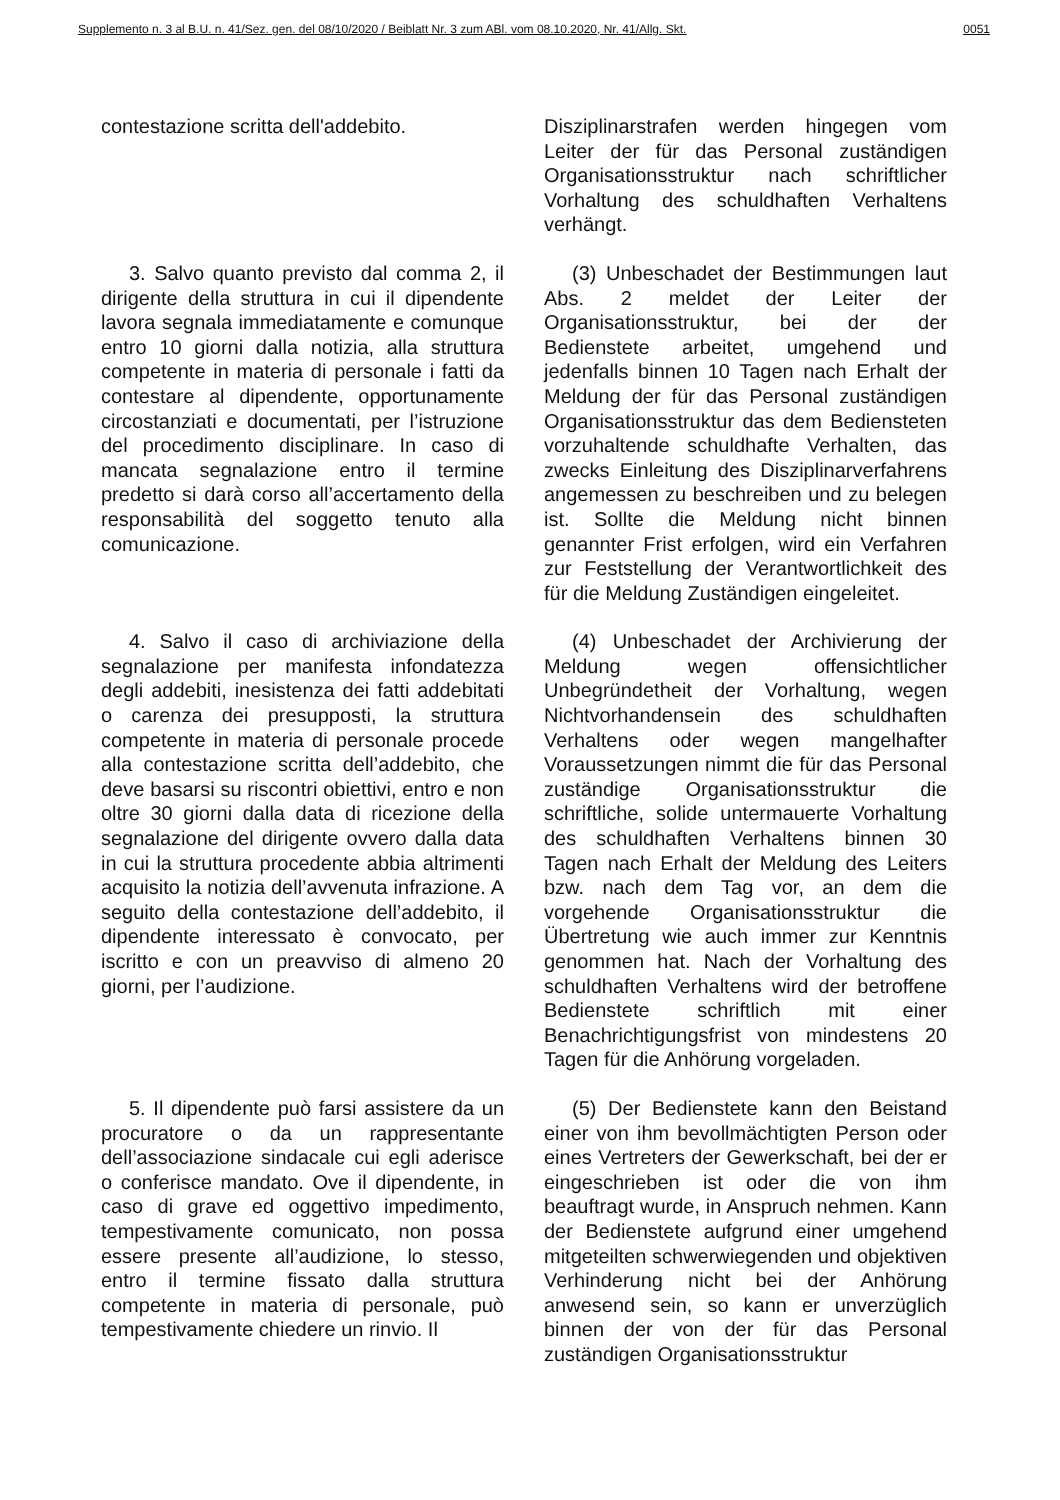Supplemento n. 3 al B.U. n. 41/Sez. gen. del 08/10/2020 / Beiblatt Nr. 3 zum ABl. vom 08.10.2020, Nr. 41/Allg. Skt. 0051
contestazione scritta dell'addebito.
Disziplinarstrafen werden hingegen vom Leiter der für das Personal zuständigen Organisationsstruktur nach schriftlicher Vorhaltung des schuldhaften Verhaltens verhängt.
3. Salvo quanto previsto dal comma 2, il dirigente della struttura in cui il dipendente lavora segnala immediatamente e comunque entro 10 giorni dalla notizia, alla struttura competente in materia di personale i fatti da contestare al dipendente, opportunamente circostanziati e documentati, per l’istruzione del procedimento disciplinare. In caso di mancata segnalazione entro il termine predetto si darà corso all’accertamento della responsabilità del soggetto tenuto alla comunicazione.
(3) Unbeschadet der Bestimmungen laut Abs. 2 meldet der Leiter der Organisationsstruktur, bei der der Bedienstete arbeitet, umgehend und jedenfalls binnen 10 Tagen nach Erhalt der Meldung der für das Personal zuständigen Organisationsstruktur das dem Bediensteten vorzuhaltende schuldhafte Verhalten, das zwecks Einleitung des Disziplinarverfahrens angemessen zu beschreiben und zu belegen ist. Sollte die Meldung nicht binnen genannter Frist erfolgen, wird ein Verfahren zur Feststellung der Verantwortlichkeit des für die Meldung Zuständigen eingeleitet.
4. Salvo il caso di archiviazione della segnalazione per manifesta infondatezza degli addebiti, inesistenza dei fatti addebitati o carenza dei presupposti, la struttura competente in materia di personale procede alla contestazione scritta dell’addebito, che deve basarsi su riscontri obiettivi, entro e non oltre 30 giorni dalla data di ricezione della segnalazione del dirigente ovvero dalla data in cui la struttura procedente abbia altrimenti acquisito la notizia dell’avvenuta infrazione. A seguito della contestazione dell’addebito, il dipendente interessato è convocato, per iscritto e con un preavviso di almeno 20 giorni, per l’audizione.
(4) Unbeschadet der Archivierung der Meldung wegen offensichtlicher Unbegründetheit der Vorhaltung, wegen Nichtvorhandensein des schuldhaften Verhaltens oder wegen mangelhafter Voraussetzungen nimmt die für das Personal zuständige Organisationsstruktur die schriftliche, solide untermauerte Vorhaltung des schuldhaften Verhaltens binnen 30 Tagen nach Erhalt der Meldung des Leiters bzw. nach dem Tag vor, an dem die vorgehende Organisationsstruktur die Übertretung wie auch immer zur Kenntnis genommen hat. Nach der Vorhaltung des schuldhaften Verhaltens wird der betroffene Bedienstete schriftlich mit einer Benachrichtigungsfrist von mindestens 20 Tagen für die Anhörung vorgeladen.
5. Il dipendente può farsi assistere da un procuratore o da un rappresentante dell’associazione sindacale cui egli aderisce o conferisce mandato. Ove il dipendente, in caso di grave ed oggettivo impedimento, tempestivamente comunicato, non possa essere presente all’audizione, lo stesso, entro il termine fissato dalla struttura competente in materia di personale, può tempestivamente chiedere un rinvio. Il
(5) Der Bedienstete kann den Beistand einer von ihm bevollmächtigten Person oder eines Vertreters der Gewerkschaft, bei der er eingeschrieben ist oder die von ihm beauftragt wurde, in Anspruch nehmen. Kann der Bedienstete aufgrund einer umgehend mitgeteilten schwerwiegenden und objektiven Verhinderung nicht bei der Anhörung anwesend sein, so kann er unverzüglich binnen der von der für das Personal zuständigen Organisationsstruktur